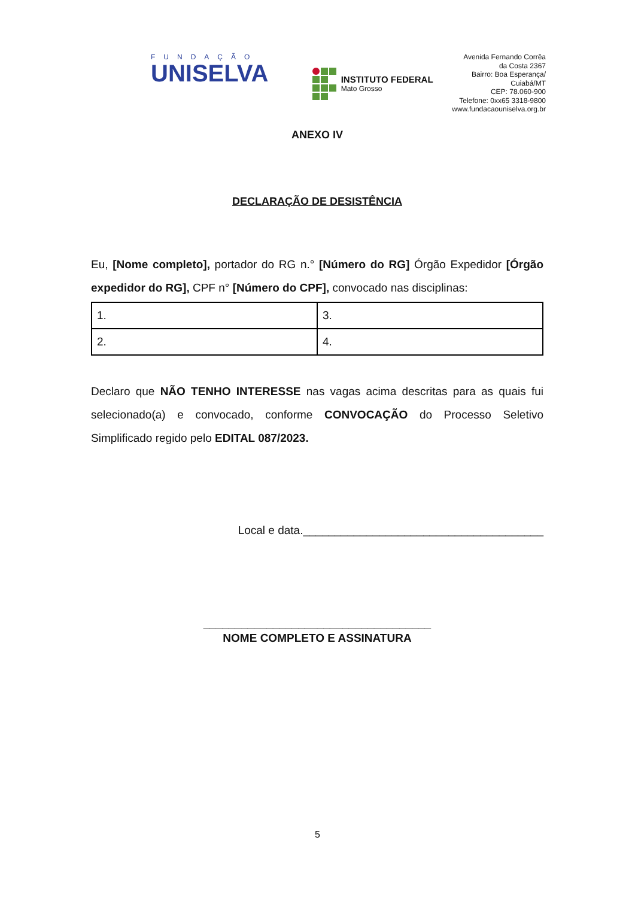FUNDAÇÃO
UNISELVA
INSTITUTO FEDERAL
Mato Grosso
Avenida Fernando Corrêa
da Costa 2367
Bairro: Boa Esperança/
Cuiabá/MT
CEP: 78.060-900
Telefone: 0xx65 3318-9800
www.fundacaouniselva.org.br
ANEXO IV
DECLARAÇÃO DE DESISTÊNCIA
Eu, [Nome completo], portador do RG n.° [Número do RG] Órgão Expedidor [Órgão expedidor do RG], CPF n° [Número do CPF], convocado nas disciplinas:
| 1. | 3. |
| 2. | 4. |
Declaro que NÃO TENHO INTERESSE nas vagas acima descritas para as quais fui selecionado(a) e convocado, conforme CONVOCAÇÃO do Processo Seletivo Simplificado regido pelo EDITAL 087/2023.
Local e data.______________________________________
____________________________________
NOME COMPLETO E ASSINATURA
5